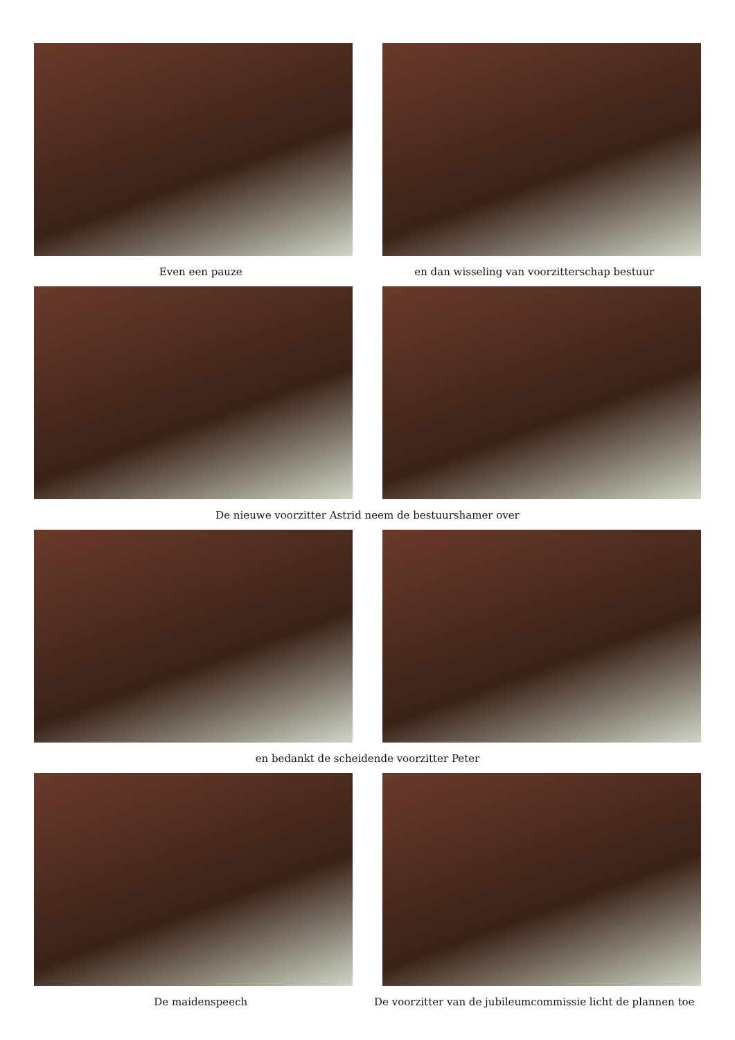Even een pauze en dan wisseling van voorzitterschap bestuur
De nieuwe voorzitter Astrid neem de bestuurshamer over
en bedankt de scheidende voorzitter Peter
De maidenspeech De voorzitter van de jubileumcommissie licht de plannen toe